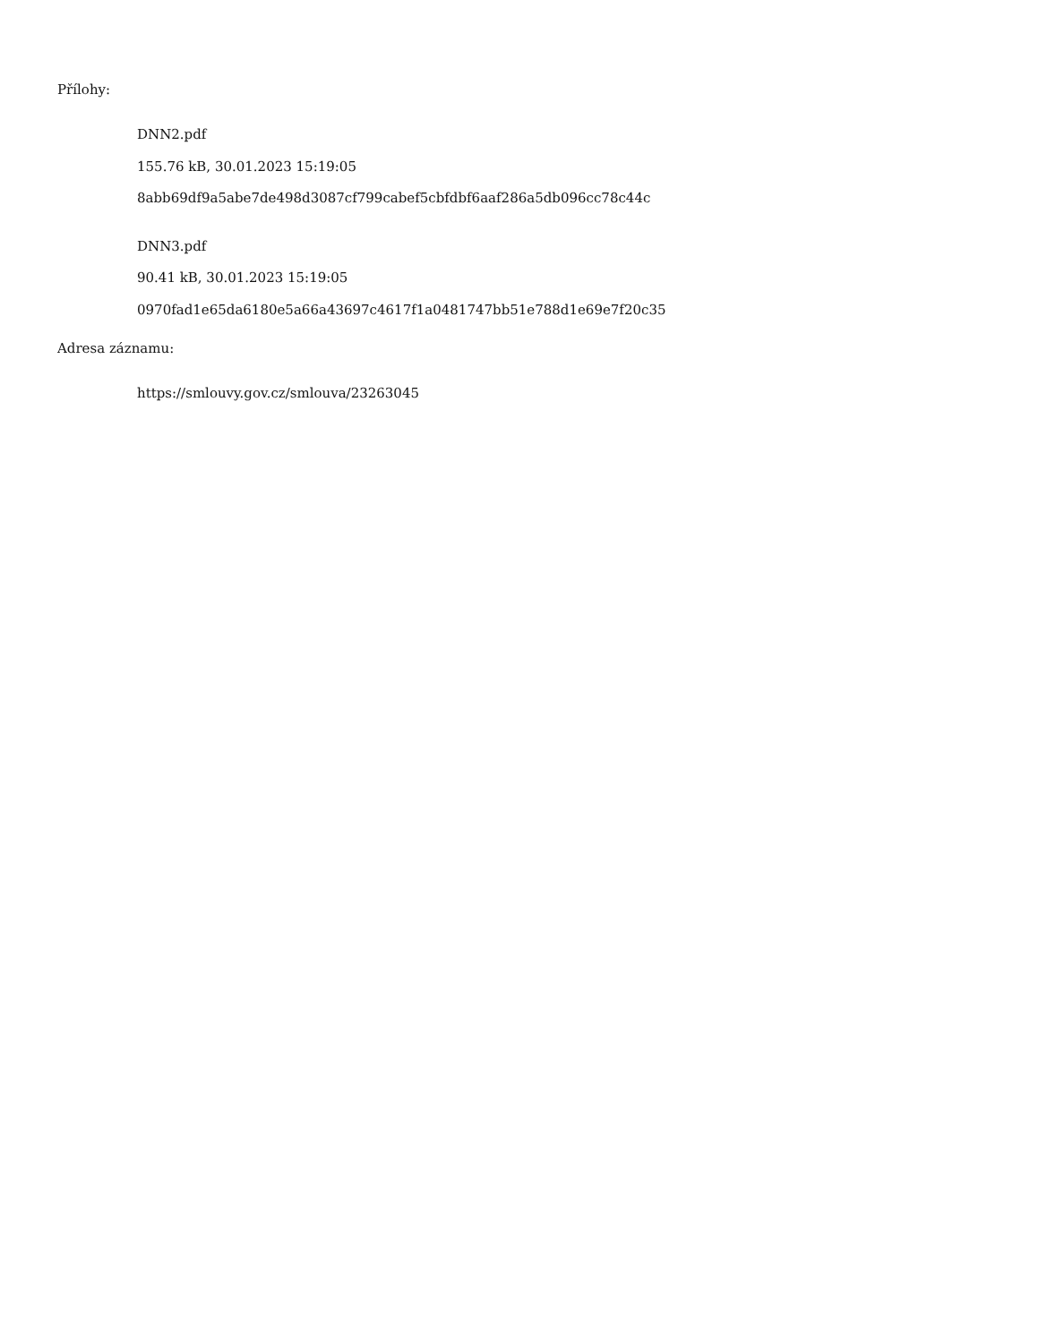Přílohy:
DNN2.pdf
155.76 kB, 30.01.2023 15:19:05
8abb69df9a5abe7de498d3087cf799cabef5cbfdbf6aaf286a5db096cc78c44c
DNN3.pdf
90.41 kB, 30.01.2023 15:19:05
0970fad1e65da6180e5a66a43697c4617f1a0481747bb51e788d1e69e7f20c35
Adresa záznamu:
https://smlouvy.gov.cz/smlouva/23263045